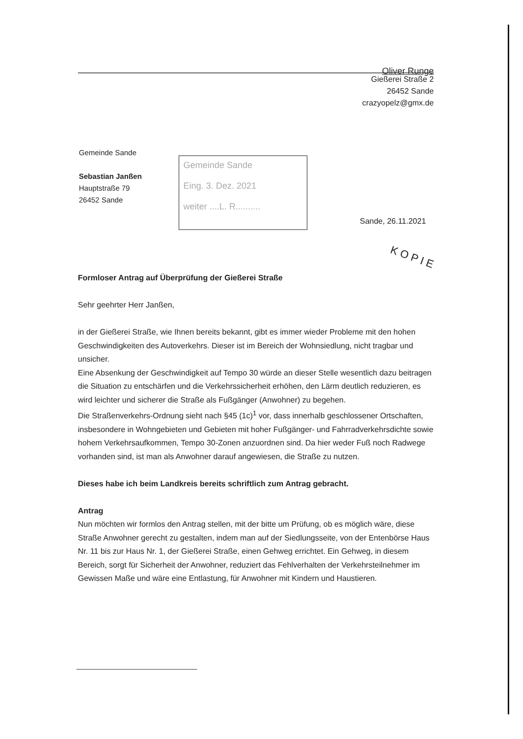Oliver Runge
Gießerei Straße 2
26452 Sande
crazyopelz@gmx.de
Gemeinde Sande
Sebastian Janßen
Hauptstraße 79
26452 Sande
Gemeinde Sande
Eing. 3. Dez. 2021
weiter ....L. R..........
Sande, 26.11.2021
KOPIE
Formloser Antrag auf Überprüfung der Gießerei Straße
Sehr geehrter Herr Janßen,
in der Gießerei Straße, wie Ihnen bereits bekannt, gibt es immer wieder Probleme mit den hohen Geschwindigkeiten des Autoverkehrs. Dieser ist im Bereich der Wohnsiedlung, nicht tragbar und unsicher.
Eine Absenkung der Geschwindigkeit auf Tempo 30 würde an dieser Stelle wesentlich dazu beitragen die Situation zu entschärfen und die Verkehrssicherheit erhöhen, den Lärm deutlich reduzieren, es wird leichter und sicherer die Straße als Fußgänger (Anwohner) zu begehen.
Die Straßenverkehrs-Ordnung sieht nach §45 (1c)<sup>1</sup> vor, dass innerhalb geschlossener Ortschaften, insbesondere in Wohngebieten und Gebieten mit hoher Fußgänger- und Fahrradverkehrsdichte sowie hohem Verkehrsaufkommen, Tempo 30-Zonen anzuordnen sind. Da hier weder Fuß noch Radwege vorhanden sind, ist man als Anwohner darauf angewiesen, die Straße zu nutzen.
Dieses habe ich beim Landkreis bereits schriftlich zum Antrag gebracht.
Antrag
Nun möchten wir formlos den Antrag stellen, mit der bitte um Prüfung, ob es möglich wäre, diese Straße Anwohner gerecht zu gestalten, indem man auf der Siedlungsseite, von der Entenbörse Haus Nr. 11 bis zur Haus Nr. 1, der Gießerei Straße, einen Gehweg errichtet. Ein Gehweg, in diesem Bereich, sorgt für Sicherheit der Anwohner, reduziert das Fehlverhalten der Verkehrsteilnehmer im Gewissen Maße und wäre eine Entlastung, für Anwohner mit Kindern und Haustieren.